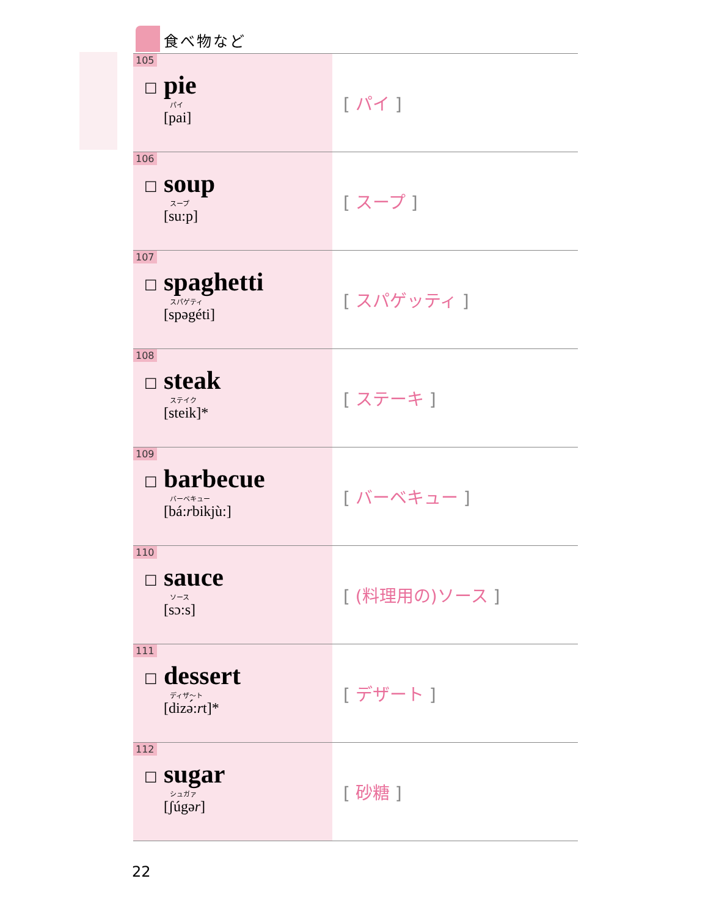食べ物など
| 105 ☐ pie パイ [pai] | [ パイ ] |
| 106 ☐ soup スープ [su:p] | [ スープ ] |
| 107 ☐ spaghetti スパゲティ [spəgéti] | [ スパゲッティ ] |
| 108 ☐ steak ステイク [steik]* | [ ステーキ ] |
| 109 ☐ barbecue バーベキュー [bá: r bikjù:] | [ バーベキュー ] |
| 110 ☐ sauce ソース [sɔ:s] | [ (料理用の)ソース ] |
| 111 ☐ dessert ディザ～ト [dizə́: r t]* | [ デザート ] |
| 112 ☐ sugar シュガァ [ʃúgə r ] | [ 砂糖 ] |
22